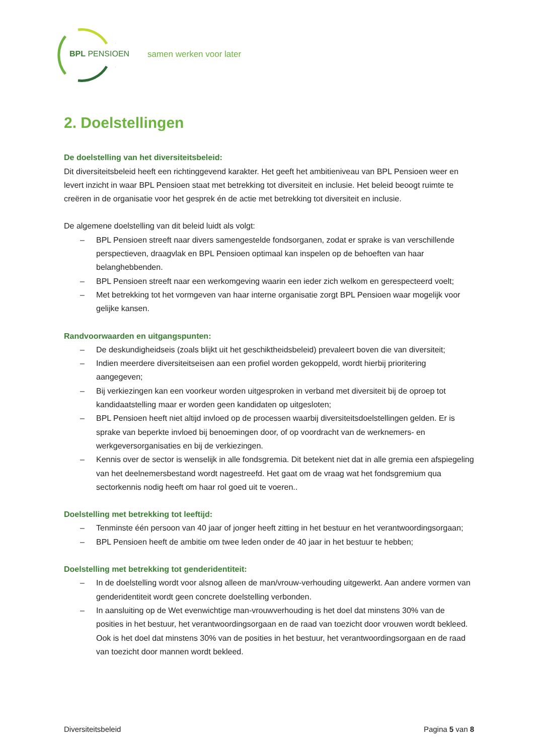BPL PENSIOEN samen werken voor later
2. Doelstellingen
De doelstelling van het diversiteitsbeleid:
Dit diversiteitsbeleid heeft een richtinggevend karakter. Het geeft het ambitieniveau van BPL Pensioen weer en levert inzicht in waar BPL Pensioen staat met betrekking tot diversiteit en inclusie. Het beleid beoogt ruimte te creëren in de organisatie voor het gesprek én de actie met betrekking tot diversiteit en inclusie.
De algemene doelstelling van dit beleid luidt als volgt:
– BPL Pensioen streeft naar divers samengestelde fondsorganen, zodat er sprake is van verschillende perspectieven, draagvlak en BPL Pensioen optimaal kan inspelen op de behoeften van haar belanghebbenden.
– BPL Pensioen streeft naar een werkomgeving waarin een ieder zich welkom en gerespecteerd voelt;
– Met betrekking tot het vormgeven van haar interne organisatie zorgt BPL Pensioen waar mogelijk voor gelijke kansen.
Randvoorwaarden en uitgangspunten:
– De deskundigheidseis (zoals blijkt uit het geschiktheidsbeleid) prevaleert boven die van diversiteit;
– Indien meerdere diversiteitseisen aan een profiel worden gekoppeld, wordt hierbij prioritering aangegeven;
– Bij verkiezingen kan een voorkeur worden uitgesproken in verband met diversiteit bij de oproep tot kandidaatstelling maar er worden geen kandidaten op uitgesloten;
– BPL Pensioen heeft niet altijd invloed op de processen waarbij diversiteitsdoelstellingen gelden. Er is sprake van beperkte invloed bij benoemingen door, of op voordracht van de werknemers- en werkgeversorganisaties en bij de verkiezingen.
– Kennis over de sector is wenselijk in alle fondsgremia. Dit betekent niet dat in alle gremia een afspiegeling van het deelnemersbestand wordt nagestreefd. Het gaat om de vraag wat het fondsgremium qua sectorkennis nodig heeft om haar rol goed uit te voeren..
Doelstelling met betrekking tot leeftijd:
– Tenminste één persoon van 40 jaar of jonger heeft zitting in het bestuur en het verantwoordingsorgaan;
– BPL Pensioen heeft de ambitie om twee leden onder de 40 jaar in het bestuur te hebben;
Doelstelling met betrekking tot genderidentiteit:
– In de doelstelling wordt voor alsnog alleen de man/vrouw-verhouding uitgewerkt. Aan andere vormen van genderidentiteit wordt geen concrete doelstelling verbonden.
– In aansluiting op de Wet evenwichtige man-vrouwverhouding is het doel dat minstens 30% van de posities in het bestuur, het verantwoordingsorgaan en de raad van toezicht door vrouwen wordt bekleed. Ook is het doel dat minstens 30% van de posities in het bestuur, het verantwoordingsorgaan en de raad van toezicht door mannen wordt bekleed.
Diversiteitsbeleid Pagina 5 van 8